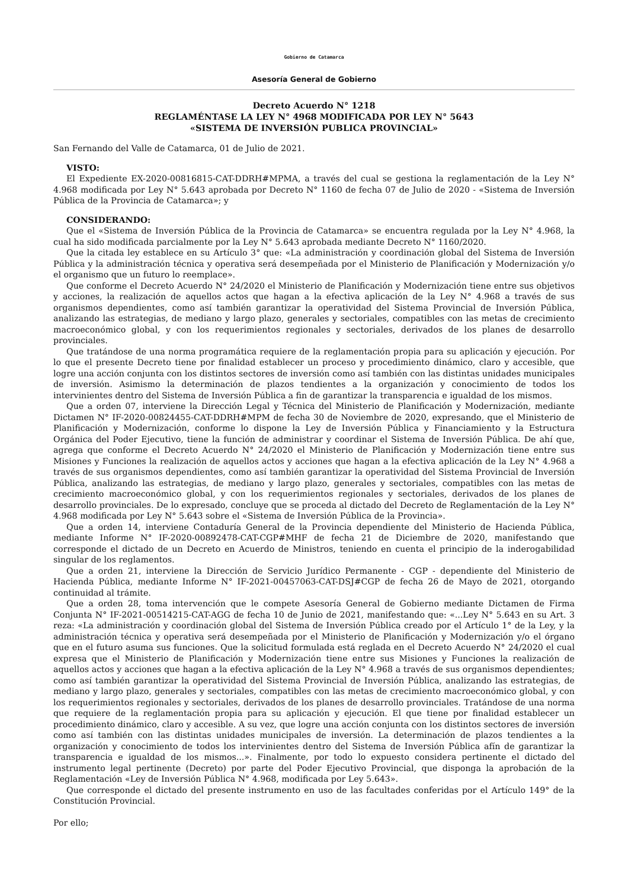Gobierno de Catamarca
Asesoría General de Gobierno
Decreto Acuerdo N° 1218
REGLAMÉNTASE LA LEY N° 4968 MODIFICADA POR LEY N° 5643
«SISTEMA DE INVERSIÓN PUBLICA PROVINCIAL»
San Fernando del Valle de Catamarca, 01 de Julio de 2021.
VISTO:
El Expediente EX-2020-00816815-CAT-DDRH#MPMA, a través del cual se gestiona la reglamentación de la Ley N° 4.968 modificada por Ley N° 5.643 aprobada por Decreto N° 1160 de fecha 07 de Julio de 2020 - «Sistema de Inversión Pública de la Provincia de Catamarca»; y
CONSIDERANDO:
Que el «Sistema de Inversión Pública de la Provincia de Catamarca» se encuentra regulada por la Ley N° 4.968, la cual ha sido modificada parcialmente por la Ley N° 5.643 aprobada mediante Decreto N° 1160/2020.
Que la citada ley establece en su Artículo 3° que: «La administración y coordinación global del Sistema de Inversión Pública y la administración técnica y operativa será desempeñada por el Ministerio de Planificación y Modernización y/o el organismo que un futuro lo reemplace».
Que conforme el Decreto Acuerdo N° 24/2020 el Ministerio de Planificación y Modernización tiene entre sus objetivos y acciones, la realización de aquellos actos que hagan a la efectiva aplicación de la Ley N° 4.968 a través de sus organismos dependientes, como así también garantizar la operatividad del Sistema Provincial de Inversión Pública, analizando las estrategias, de mediano y largo plazo, generales y sectoriales, compatibles con las metas de crecimiento macroeconómico global, y con los requerimientos regionales y sectoriales, derivados de los planes de desarrollo provinciales.
Que tratándose de una norma programática requiere de la reglamentación propia para su aplicación y ejecución. Por lo que el presente Decreto tiene por finalidad establecer un proceso y procedimiento dinámico, claro y accesible, que logre una acción conjunta con los distintos sectores de inversión como así también con las distintas unidades municipales de inversión. Asimismo la determinación de plazos tendientes a la organización y conocimiento de todos los intervinientes dentro del Sistema de Inversión Pública a fin de garantizar la transparencia e igualdad de los mismos.
Que a orden 07, interviene la Dirección Legal y Técnica del Ministerio de Planificación y Modernización, mediante Dictamen N° IF-2020-00824455-CAT-DDRH#MPM de fecha 30 de Noviembre de 2020, expresando, que el Ministerio de Planificación y Modernización, conforme lo dispone la Ley de Inversión Pública y Financiamiento y la Estructura Orgánica del Poder Ejecutivo, tiene la función de administrar y coordinar el Sistema de Inversión Pública. De ahí que, agrega que conforme el Decreto Acuerdo N° 24/2020 el Ministerio de Planificación y Modernización tiene entre sus Misiones y Funciones la realización de aquellos actos y acciones que hagan a la efectiva aplicación de la Ley N° 4.968 a través de sus organismos dependientes, como así también garantizar la operatividad del Sistema Provincial de Inversión Pública, analizando las estrategias, de mediano y largo plazo, generales y sectoriales, compatibles con las metas de crecimiento macroeconómico global, y con los requerimientos regionales y sectoriales, derivados de los planes de desarrollo provinciales. De lo expresado, concluye que se proceda al dictado del Decreto de Reglamentación de la Ley N° 4.968 modificada por Ley N° 5.643 sobre el «Sistema de Inversión Pública de la Provincia».
Que a orden 14, interviene Contaduría General de la Provincia dependiente del Ministerio de Hacienda Pública, mediante Informe N° IF-2020-00892478-CAT-CGP#MHF de fecha 21 de Diciembre de 2020, manifestando que corresponde el dictado de un Decreto en Acuerdo de Ministros, teniendo en cuenta el principio de la inderogabilidad singular de los reglamentos.
Que a orden 21, interviene la Dirección de Servicio Jurídico Permanente - CGP - dependiente del Ministerio de Hacienda Pública, mediante Informe N° IF-2021-00457063-CAT-DSJ#CGP de fecha 26 de Mayo de 2021, otorgando continuidad al trámite.
Que a orden 28, toma intervención que le compete Asesoría General de Gobierno mediante Dictamen de Firma Conjunta N° IF-2021-00514215-CAT-AGG de fecha 10 de Junio de 2021, manifestando que: «...Ley N° 5.643 en su Art. 3 reza: «La administración y coordinación global del Sistema de Inversión Pública creado por el Artículo 1° de la Ley, y la administración técnica y operativa será desempeñada por el Ministerio de Planificación y Modernización y/o el órgano que en el futuro asuma sus funciones. Que la solicitud formulada está reglada en el Decreto Acuerdo N° 24/2020 el cual expresa que el Ministerio de Planificación y Modernización tiene entre sus Misiones y Funciones la realización de aquellos actos y acciones que hagan a la efectiva aplicación de la Ley N° 4.968 a través de sus organismos dependientes; como así también garantizar la operatividad del Sistema Provincial de Inversión Pública, analizando las estrategias, de mediano y largo plazo, generales y sectoriales, compatibles con las metas de crecimiento macroeconómico global, y con los requerimientos regionales y sectoriales, derivados de los planes de desarrollo provinciales. Tratándose de una norma que requiere de la reglamentación propia para su aplicación y ejecución. El que tiene por finalidad establecer un procedimiento dinámico, claro y accesible. A su vez, que logre una acción conjunta con los distintos sectores de inversión como así también con las distintas unidades municipales de inversión. La determinación de plazos tendientes a la organización y conocimiento de todos los intervinientes dentro del Sistema de Inversión Pública afín de garantizar la transparencia e igualdad de los mismos...». Finalmente, por todo lo expuesto considera pertinente el dictado del instrumento legal pertinente (Decreto) por parte del Poder Ejecutivo Provincial, que disponga la aprobación de la Reglamentación «Ley de Inversión Pública N° 4.968, modificada por Ley 5.643».
Que corresponde el dictado del presente instrumento en uso de las facultades conferidas por el Artículo 149° de la Constitución Provincial.
Por ello;